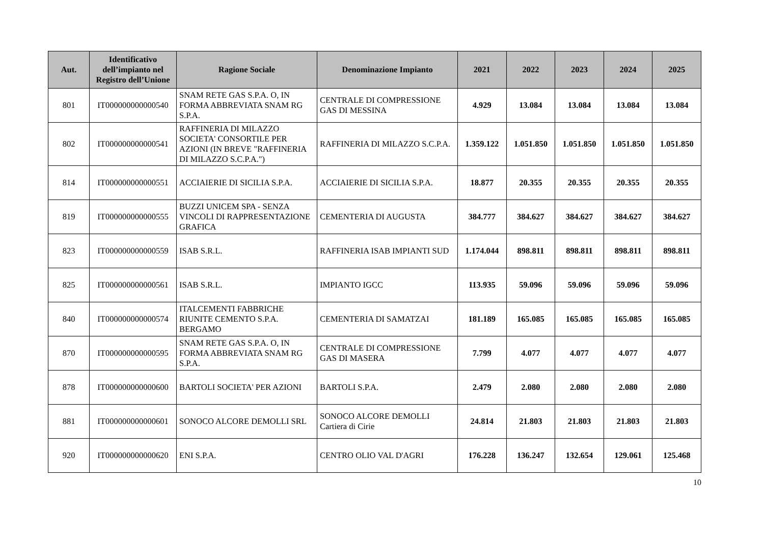| Aut. | Identificativo dell’impianto nel Registro dell’Unione | Ragione Sociale | Denominazione Impianto | 2021 | 2022 | 2023 | 2024 | 2025 |
| --- | --- | --- | --- | --- | --- | --- | --- | --- |
| 801 | IT000000000000540 | SNAM RETE GAS S.P.A. O, IN FORMA ABBREVIATA SNAM RG S.P.A. | CENTRALE DI COMPRESSIONE GAS DI MESSINA | 4.929 | 13.084 | 13.084 | 13.084 | 13.084 |
| 802 | IT000000000000541 | RAFFINERIA DI MILAZZO SOCIETA' CONSORTILE PER AZIONI (IN BREVE "RAFFINERIA DI MILAZZO S.C.P.A.") | RAFFINERIA DI MILAZZO S.C.P.A. | 1.359.122 | 1.051.850 | 1.051.850 | 1.051.850 | 1.051.850 |
| 814 | IT000000000000551 | ACCIAIERIE DI SICILIA S.P.A. | ACCIAIERIE DI SICILIA S.P.A. | 18.877 | 20.355 | 20.355 | 20.355 | 20.355 |
| 819 | IT000000000000555 | BUZZI UNICEM SPA - SENZA VINCOLI DI RAPPRESENTAZIONE GRAFICA | CEMENTERIA DI AUGUSTA | 384.777 | 384.627 | 384.627 | 384.627 | 384.627 |
| 823 | IT000000000000559 | ISAB S.R.L. | RAFFINERIA ISAB IMPIANTI SUD | 1.174.044 | 898.811 | 898.811 | 898.811 | 898.811 |
| 825 | IT000000000000561 | ISAB S.R.L. | IMPIANTO IGCC | 113.935 | 59.096 | 59.096 | 59.096 | 59.096 |
| 840 | IT000000000000574 | ITALCEMENTI FABBRICHE RIUNITE CEMENTO S.P.A. BERGAMO | CEMENTERIA DI SAMATZAI | 181.189 | 165.085 | 165.085 | 165.085 | 165.085 |
| 870 | IT000000000000595 | SNAM RETE GAS S.P.A. O, IN FORMA ABBREVIATA SNAM RG S.P.A. | CENTRALE DI COMPRESSIONE GAS DI MASERA | 7.799 | 4.077 | 4.077 | 4.077 | 4.077 |
| 878 | IT000000000000600 | BARTOLI SOCIETA' PER AZIONI | BARTOLI S.P.A. | 2.479 | 2.080 | 2.080 | 2.080 | 2.080 |
| 881 | IT000000000000601 | SONOCO ALCORE DEMOLLI SRL | SONOCO ALCORE DEMOLLI Cartiera di Cirie | 24.814 | 21.803 | 21.803 | 21.803 | 21.803 |
| 920 | IT000000000000620 | ENI S.P.A. | CENTRO OLIO VAL D'AGRI | 176.228 | 136.247 | 132.654 | 129.061 | 125.468 |
10